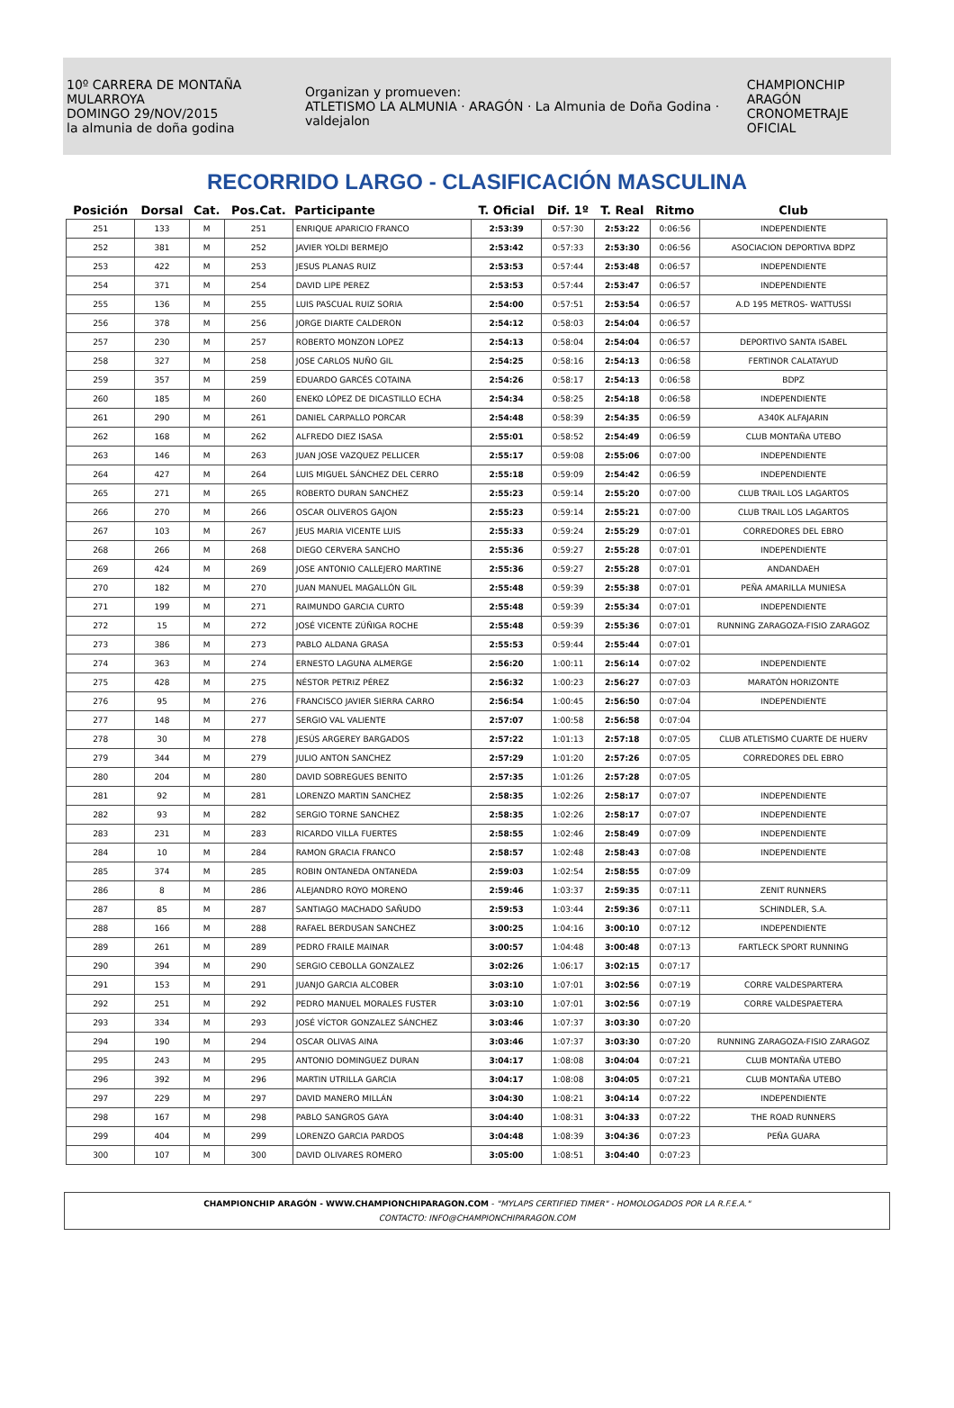10º CARRERA DE MONTAÑA MULARROYA
DOMINGO 29/NOV/2015
la almunia de doña godina
Organizan y promueven:
ATLETISMO LA ALMUNIA · ARAGÓN · La Almunia de Doña Godina · valdejalon
CHAMPIONCHIP ARAGÓN
CRONOMETRAJE OFICIAL
RECORRIDO LARGO - CLASIFICACIÓN MASCULINA
| Posición | Dorsal | Cat. | Pos.Cat. | Participante | T. Oficial | Dif. 1º | T. Real | Ritmo | Club |
| --- | --- | --- | --- | --- | --- | --- | --- | --- | --- |
| 251 | 133 | M | 251 | ENRIQUE APARICIO FRANCO | 2:53:39 | 0:57:30 | 2:53:22 | 0:06:56 | INDEPENDIENTE |
| 252 | 381 | M | 252 | JAVIER YOLDI BERMEJO | 2:53:42 | 0:57:33 | 2:53:30 | 0:06:56 | ASOCIACION DEPORTIVA BDPZ |
| 253 | 422 | M | 253 | JESUS PLANAS RUIZ | 2:53:53 | 0:57:44 | 2:53:48 | 0:06:57 | INDEPENDIENTE |
| 254 | 371 | M | 254 | DAVID LIPE PEREZ | 2:53:53 | 0:57:44 | 2:53:47 | 0:06:57 | INDEPENDIENTE |
| 255 | 136 | M | 255 | LUIS PASCUAL RUIZ SORIA | 2:54:00 | 0:57:51 | 2:53:54 | 0:06:57 | A.D 195 METROS- WATTUSSI |
| 256 | 378 | M | 256 | JORGE DIARTE CALDERON | 2:54:12 | 0:58:03 | 2:54:04 | 0:06:57 | |
| 257 | 230 | M | 257 | ROBERTO MONZON LOPEZ | 2:54:13 | 0:58:04 | 2:54:04 | 0:06:57 | DEPORTIVO SANTA ISABEL |
| 258 | 327 | M | 258 | JOSE CARLOS NUÑO GIL | 2:54:25 | 0:58:16 | 2:54:13 | 0:06:58 | FERTINOR CALATAYUD |
| 259 | 357 | M | 259 | EDUARDO GARCÉS COTAINA | 2:54:26 | 0:58:17 | 2:54:13 | 0:06:58 | BDPZ |
| 260 | 185 | M | 260 | ENEKO LÓPEZ DE DICASTILLO ECHA | 2:54:34 | 0:58:25 | 2:54:18 | 0:06:58 | INDEPENDIENTE |
| 261 | 290 | M | 261 | DANIEL CARPALLO PORCAR | 2:54:48 | 0:58:39 | 2:54:35 | 0:06:59 | A340K ALFAJARIN |
| 262 | 168 | M | 262 | ALFREDO DIEZ ISASA | 2:55:01 | 0:58:52 | 2:54:49 | 0:06:59 | CLUB MONTAÑA UTEBO |
| 263 | 146 | M | 263 | JUAN JOSE VAZQUEZ PELLICER | 2:55:17 | 0:59:08 | 2:55:06 | 0:07:00 | INDEPENDIENTE |
| 264 | 427 | M | 264 | LUIS MIGUEL SÁNCHEZ DEL CERRO | 2:55:18 | 0:59:09 | 2:54:42 | 0:06:59 | INDEPENDIENTE |
| 265 | 271 | M | 265 | ROBERTO DURAN SANCHEZ | 2:55:23 | 0:59:14 | 2:55:20 | 0:07:00 | CLUB TRAIL LOS LAGARTOS |
| 266 | 270 | M | 266 | OSCAR OLIVEROS GAJON | 2:55:23 | 0:59:14 | 2:55:21 | 0:07:00 | CLUB TRAIL LOS LAGARTOS |
| 267 | 103 | M | 267 | JEUS MARIA VICENTE LUIS | 2:55:33 | 0:59:24 | 2:55:29 | 0:07:01 | CORREDORES DEL EBRO |
| 268 | 266 | M | 268 | DIEGO CERVERA SANCHO | 2:55:36 | 0:59:27 | 2:55:28 | 0:07:01 | INDEPENDIENTE |
| 269 | 424 | M | 269 | JOSE ANTONIO CALLEJERO MARTINE | 2:55:36 | 0:59:27 | 2:55:28 | 0:07:01 | ANDANDAEH |
| 270 | 182 | M | 270 | JUAN MANUEL MAGALLÓN GIL | 2:55:48 | 0:59:39 | 2:55:38 | 0:07:01 | PEÑA AMARILLA MUNIESA |
| 271 | 199 | M | 271 | RAIMUNDO GARCIA CURTO | 2:55:48 | 0:59:39 | 2:55:34 | 0:07:01 | INDEPENDIENTE |
| 272 | 15 | M | 272 | JOSÉ VICENTE ZÚÑIGA ROCHE | 2:55:48 | 0:59:39 | 2:55:36 | 0:07:01 | RUNNING ZARAGOZA-FISIO ZARAGOZ |
| 273 | 386 | M | 273 | PABLO ALDANA GRASA | 2:55:53 | 0:59:44 | 2:55:44 | 0:07:01 | |
| 274 | 363 | M | 274 | ERNESTO LAGUNA ALMERGE | 2:56:20 | 1:00:11 | 2:56:14 | 0:07:02 | INDEPENDIENTE |
| 275 | 428 | M | 275 | NÉSTOR PETRIZ PÉREZ | 2:56:32 | 1:00:23 | 2:56:27 | 0:07:03 | MARATÓN HORIZONTE |
| 276 | 95 | M | 276 | FRANCISCO JAVIER SIERRA CARRO | 2:56:54 | 1:00:45 | 2:56:50 | 0:07:04 | INDEPENDIENTE |
| 277 | 148 | M | 277 | SERGIO VAL VALIENTE | 2:57:07 | 1:00:58 | 2:56:58 | 0:07:04 | |
| 278 | 30 | M | 278 | JESÚS ARGEREY BARGADOS | 2:57:22 | 1:01:13 | 2:57:18 | 0:07:05 | CLUB ATLETISMO CUARTE DE HUERV |
| 279 | 344 | M | 279 | JULIO ANTON SANCHEZ | 2:57:29 | 1:01:20 | 2:57:26 | 0:07:05 | CORREDORES DEL EBRO |
| 280 | 204 | M | 280 | DAVID SOBREGUES BENITO | 2:57:35 | 1:01:26 | 2:57:28 | 0:07:05 | |
| 281 | 92 | M | 281 | LORENZO MARTIN SANCHEZ | 2:58:35 | 1:02:26 | 2:58:17 | 0:07:07 | INDEPENDIENTE |
| 282 | 93 | M | 282 | SERGIO TORNE SANCHEZ | 2:58:35 | 1:02:26 | 2:58:17 | 0:07:07 | INDEPENDIENTE |
| 283 | 231 | M | 283 | RICARDO VILLA FUERTES | 2:58:55 | 1:02:46 | 2:58:49 | 0:07:09 | INDEPENDIENTE |
| 284 | 10 | M | 284 | RAMON GRACIA FRANCO | 2:58:57 | 1:02:48 | 2:58:43 | 0:07:08 | INDEPENDIENTE |
| 285 | 374 | M | 285 | ROBIN ONTANEDA ONTANEDA | 2:59:03 | 1:02:54 | 2:58:55 | 0:07:09 | |
| 286 | 8 | M | 286 | ALEJANDRO ROYO MORENO | 2:59:46 | 1:03:37 | 2:59:35 | 0:07:11 | ZENIT RUNNERS |
| 287 | 85 | M | 287 | SANTIAGO MACHADO SAÑUDO | 2:59:53 | 1:03:44 | 2:59:36 | 0:07:11 | SCHINDLER, S.A. |
| 288 | 166 | M | 288 | RAFAEL BERDUSAN SANCHEZ | 3:00:25 | 1:04:16 | 3:00:10 | 0:07:12 | INDEPENDIENTE |
| 289 | 261 | M | 289 | PEDRO FRAILE MAINAR | 3:00:57 | 1:04:48 | 3:00:48 | 0:07:13 | FARTLECK SPORT RUNNING |
| 290 | 394 | M | 290 | SERGIO CEBOLLA GONZALEZ | 3:02:26 | 1:06:17 | 3:02:15 | 0:07:17 | |
| 291 | 153 | M | 291 | JUANJO GARCIA ALCOBER | 3:03:10 | 1:07:01 | 3:02:56 | 0:07:19 | CORRE VALDESPARTERA |
| 292 | 251 | M | 292 | PEDRO MANUEL MORALES FUSTER | 3:03:10 | 1:07:01 | 3:02:56 | 0:07:19 | CORRE VALDESPAETERA |
| 293 | 334 | M | 293 | JOSÉ VÍCTOR GONZALEZ SÁNCHEZ | 3:03:46 | 1:07:37 | 3:03:30 | 0:07:20 | |
| 294 | 190 | M | 294 | OSCAR OLIVAS AINA | 3:03:46 | 1:07:37 | 3:03:30 | 0:07:20 | RUNNING ZARAGOZA-FISIO ZARAGOZ |
| 295 | 243 | M | 295 | ANTONIO DOMINGUEZ DURAN | 3:04:17 | 1:08:08 | 3:04:04 | 0:07:21 | CLUB MONTAÑA UTEBO |
| 296 | 392 | M | 296 | MARTIN UTRILLA GARCIA | 3:04:17 | 1:08:08 | 3:04:05 | 0:07:21 | CLUB MONTAÑA UTEBO |
| 297 | 229 | M | 297 | DAVID MANERO MILLÁN | 3:04:30 | 1:08:21 | 3:04:14 | 0:07:22 | INDEPENDIENTE |
| 298 | 167 | M | 298 | PABLO SANGROS GAYA | 3:04:40 | 1:08:31 | 3:04:33 | 0:07:22 | THE ROAD RUNNERS |
| 299 | 404 | M | 299 | LORENZO GARCIA PARDOS | 3:04:48 | 1:08:39 | 3:04:36 | 0:07:23 | PEÑA GUARA |
| 300 | 107 | M | 300 | DAVID OLIVARES ROMERO | 3:05:00 | 1:08:51 | 3:04:40 | 0:07:23 | |
CHAMPIONCHIP ARAGÓN - WWW.CHAMPIONCHIPARAGON.COM - "MYLAPS CERTIFIED TIMER" - HOMOLOGADOS POR LA R.F.E.A."
CONTACTO: INFO@CHAMPIONCHIPARAGON.COM